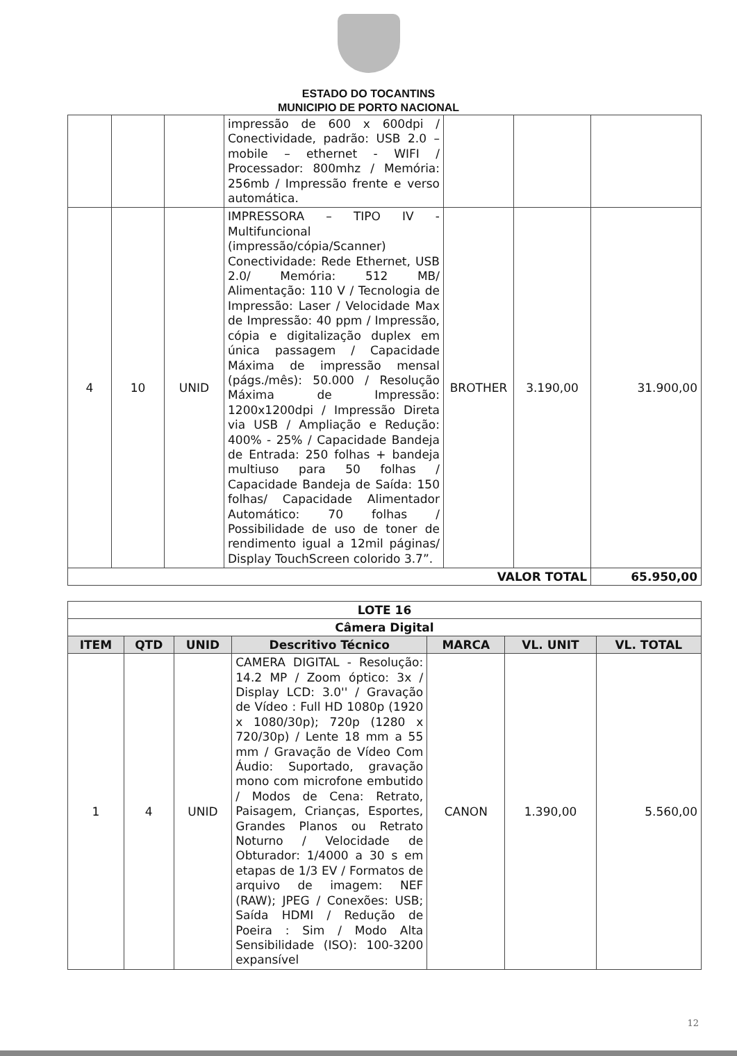ESTADO DO TOCANTINS
MUNICIPIO DE PORTO NACIONAL
| | | | impressão de 600 x 600dpi / Conectividade, padrão: USB 2.0 – mobile – ethernet - WIFI / Processador: 800mhz / Memória: 256mb / Impressão frente e verso automática. | | | |
| 4 | 10 | UNID | IMPRESSORA – TIPO IV - Multifuncional (impressão/cópia/Scanner) Conectividade: Rede Ethernet, USB 2.0/ Memória: 512 MB/ Alimentação: 110 V / Tecnologia de Impressão: Laser / Velocidade Max de Impressão: 40 ppm / Impressão, cópia e digitalização duplex em única passagem / Capacidade Máxima de impressão mensal (págs./mês): 50.000 / Resolução Máxima de Impressão: 1200x1200dpi / Impressão Direta via USB / Ampliação e Redução: 400% - 25% / Capacidade Bandeja de Entrada: 250 folhas + bandeja multiuso para 50 folhas / Capacidade Bandeja de Saída: 150 folhas/ Capacidade Alimentador Automático: 70 folhas / Possibilidade de uso de toner de rendimento igual a 12mil páginas/ Display TouchScreen colorido 3.7”. | BROTHER | 3.190,00 | 31.900,00 |
| VALOR TOTAL | | | | | | 65.950,00 |
| LOTE 16 | | | | | | |
| --- | --- | --- | --- | --- | --- | --- |
| Câmera Digital | | | | | | |
| ITEM | QTD | UNID | Descritivo Técnico | MARCA | VL. UNIT | VL. TOTAL |
| 1 | 4 | UNID | CAMERA DIGITAL - Resolução: 14.2 MP / Zoom óptico: 3x / Display LCD: 3.0'' / Gravação de Vídeo : Full HD 1080p (1920 x 1080/30p); 720p (1280 x 720/30p) / Lente 18 mm a 55 mm / Gravação de Vídeo Com Áudio: Suportado, gravação mono com microfone embutido / Modos de Cena: Retrato, Paisagem, Crianças, Esportes, Grandes Planos ou Retrato Noturno / Velocidade de Obturador: 1/4000 a 30 s em etapas de 1/3 EV / Formatos de arquivo de imagem: NEF (RAW); JPEG / Conexões: USB; Saída HDMI / Redução de Poeira : Sim / Modo Alta Sensibilidade (ISO): 100-3200 expansível | CANON | 1.390,00 | 5.560,00 |
12